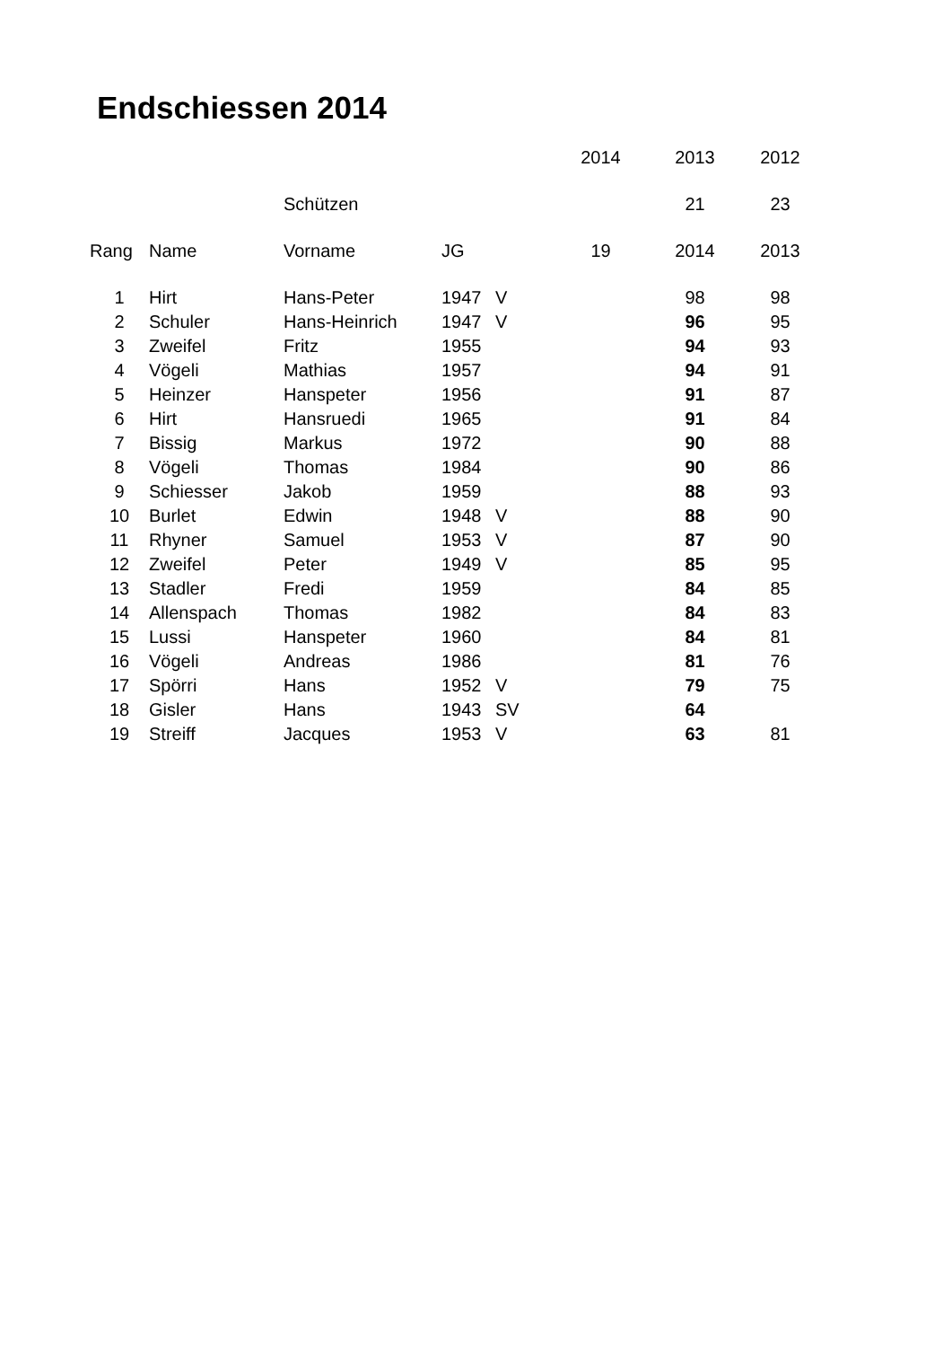Endschiessen 2014
| | | | | | 2014 | 2013 | 2012 |
| --- | --- | --- | --- | --- | --- | --- | --- |
| | | Schützen | | | | 21 | 23 |
| Rang | Name | Vorname | JG | | 19 | 2014 | 2013 |
| 1 | Hirt | Hans-Peter | 1947 | V | | 98 | 98 |
| 2 | Schuler | Hans-Heinrich | 1947 | V | | 96 | 95 |
| 3 | Zweifel | Fritz | 1955 | | | 94 | 93 |
| 4 | Vögeli | Mathias | 1957 | | | 94 | 91 |
| 5 | Heinzer | Hanspeter | 1956 | | | 91 | 87 |
| 6 | Hirt | Hansruedi | 1965 | | | 91 | 84 |
| 7 | Bissig | Markus | 1972 | | | 90 | 88 |
| 8 | Vögeli | Thomas | 1984 | | | 90 | 86 |
| 9 | Schiesser | Jakob | 1959 | | | 88 | 93 |
| 10 | Burlet | Edwin | 1948 | V | | 88 | 90 |
| 11 | Rhyner | Samuel | 1953 | V | | 87 | 90 |
| 12 | Zweifel | Peter | 1949 | V | | 85 | 95 |
| 13 | Stadler | Fredi | 1959 | | | 84 | 85 |
| 14 | Allenspach | Thomas | 1982 | | | 84 | 83 |
| 15 | Lussi | Hanspeter | 1960 | | | 84 | 81 |
| 16 | Vögeli | Andreas | 1986 | | | 81 | 76 |
| 17 | Spörri | Hans | 1952 | V | | 79 | 75 |
| 18 | Gisler | Hans | 1943 | SV | | 64 | |
| 19 | Streiff | Jacques | 1953 | V | | 63 | 81 |